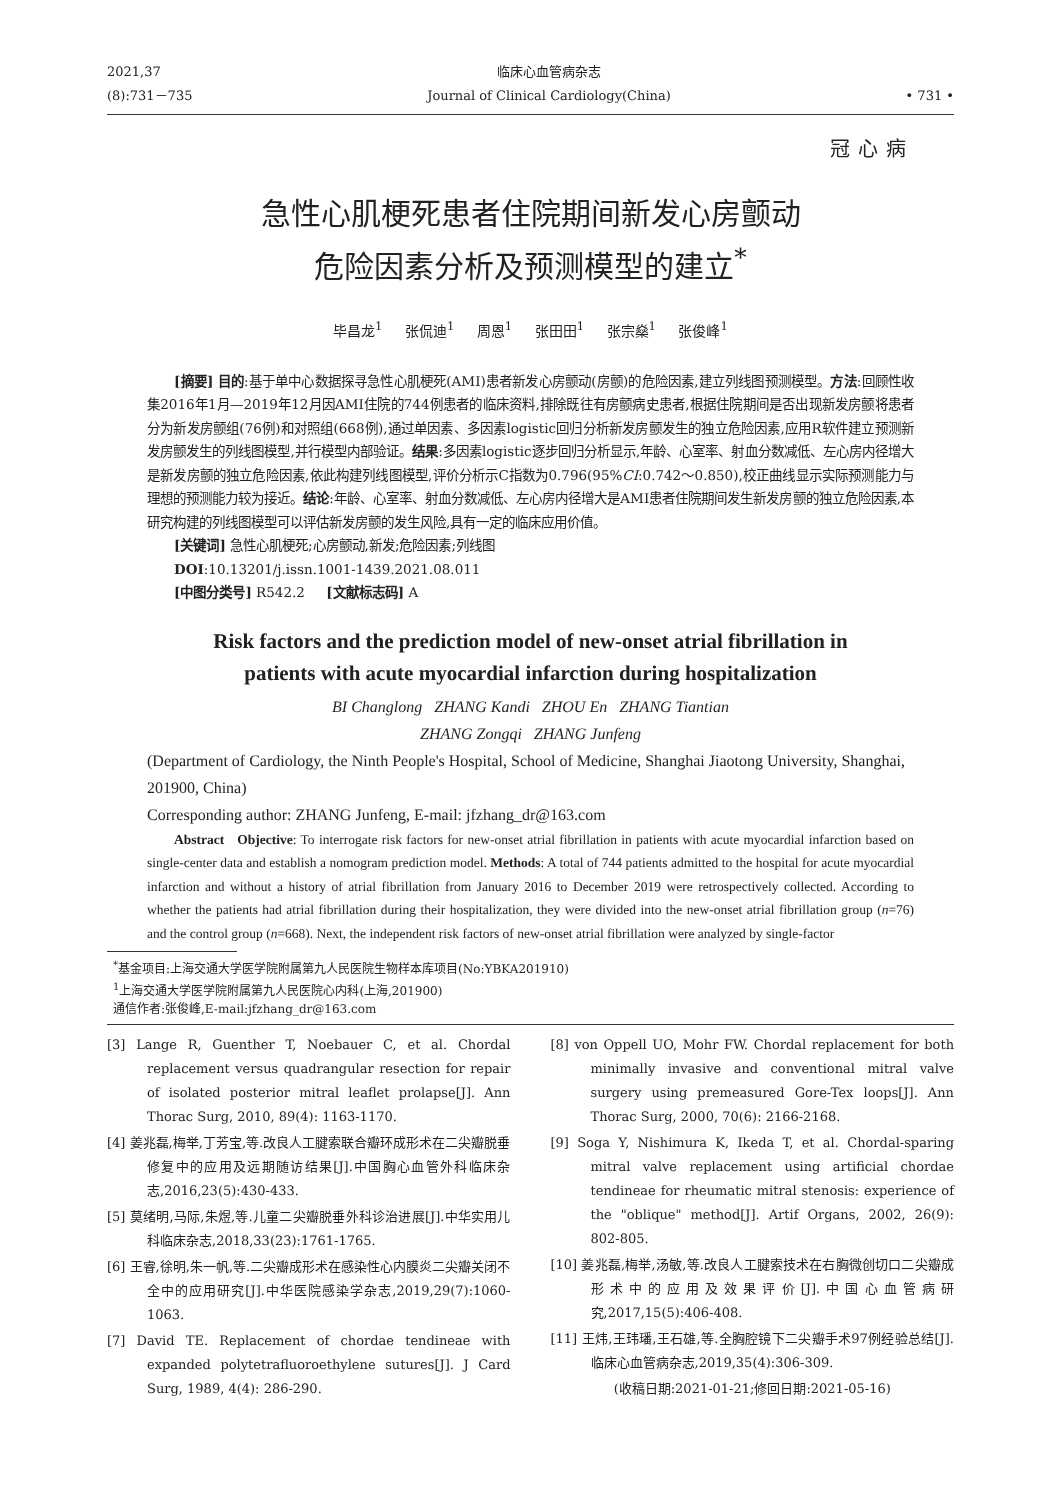2021,37
(8):731－735
临床心血管病杂志
Journal of Clinical Cardiology(China)
• 731 •
冠心病
急性心肌梗死患者住院期间新发心房颤动
危险因素分析及预测模型的建立<sup>*</sup>
毕昌龙<sup>1</sup> 张侃迪<sup>1</sup> 周恩<sup>1</sup> 张田田<sup>1</sup> 张宗燊<sup>1</sup> 张俊峰<sup>1</sup>
[摘要] 目的:基于单中心数据探寻急性心肌梗死(AMI)患者新发心房颤动(房颤)的危险因素,建立列线图预测模型。方法:回顾性收集2016年1月—2019年12月因AMI住院的744例患者的临床资料,排除既往有房颤病史患者,根据住院期间是否出现新发房颤将患者分为新发房颤组(76例)和对照组(668例),通过单因素、多因素logistic回归分析新发房颤发生的独立危险因素,应用R软件建立预测新发房颤发生的列线图模型,并行模型内部验证。结果:多因素logistic逐步回归分析显示,年龄、心室率、射血分数减低、左心房内径增大是新发房颤的独立危险因素,依此构建列线图模型,评价分析示C指数为0.796(95%CI:0.742～0.850),校正曲线显示实际预测能力与理想的预测能力较为接近。结论:年龄、心室率、射血分数减低、左心房内径增大是AMI患者住院期间发生新发房颤的独立危险因素,本研究构建的列线图模型可以评估新发房颤的发生风险,具有一定的临床应用价值。
[关键词] 急性心肌梗死;心房颤动,新发;危险因素;列线图
DOI:10.13201/j.issn.1001-1439.2021.08.011
[中图分类号] R542.2 [文献标志码] A
Risk factors and the prediction model of new-onset atrial fibrillation in
patients with acute myocardial infarction during hospitalization
BI Changlong ZHANG Kandi ZHOU En ZHANG Tiantian
ZHANG Zongqi ZHANG Junfeng
(Department of Cardiology, the Ninth People's Hospital, School of Medicine, Shanghai Jiaotong University, Shanghai, 201900, China)
Corresponding author: ZHANG Junfeng, E-mail: jfzhang_dr@163.com
Abstract Objective: To interrogate risk factors for new-onset atrial fibrillation in patients with acute myocardial infarction based on single-center data and establish a nomogram prediction model. Methods: A total of 744 patients admitted to the hospital for acute myocardial infarction and without a history of atrial fibrillation from January 2016 to December 2019 were retrospectively collected. According to whether the patients had atrial fibrillation during their hospitalization, they were divided into the new-onset atrial fibrillation group (n=76) and the control group (n=668). Next, the independent risk factors of new-onset atrial fibrillation were analyzed by single-factor
<sup>*</sup> 基金项目:上海交通大学医学院附属第九人民医院生物样本库项目(No:YBKA201910)
<sup>1</sup> 上海交通大学医学院附属第九人民医院心内科(上海,201900)
通信作者:张俊峰,E-mail:jfzhang_dr@163.com
[3] Lange R, Guenther T, Noebauer C, et al. Chordal replacement versus quadrangular resection for repair of isolated posterior mitral leaflet prolapse[J]. Ann Thorac Surg, 2010, 89(4): 1163-1170.
[4] 姜兆磊,梅举,丁芳宝,等.改良人工腱索联合瓣环成形术在二尖瓣脱垂修复中的应用及远期随访结果[J].中国胸心血管外科临床杂志,2016,23(5):430-433.
[5] 莫绪明,马际,朱煜,等.儿童二尖瓣脱垂外科诊治进展[J].中华实用儿科临床杂志,2018,33(23):1761-1765.
[6] 王睿,徐明,朱一帆,等.二尖瓣成形术在感染性心内膜炎二尖瓣关闭不全中的应用研究[J].中华医院感染学杂志,2019,29(7):1060-1063.
[7] David TE. Replacement of chordae tendineae with expanded polytetrafluoroethylene sutures[J]. J Card Surg, 1989, 4(4): 286-290.
[8] von Oppell UO, Mohr FW. Chordal replacement for both minimally invasive and conventional mitral valve surgery using premeasured Gore-Tex loops[J]. Ann Thorac Surg, 2000, 70(6): 2166-2168.
[9] Soga Y, Nishimura K, Ikeda T, et al. Chordal-sparing mitral valve replacement using artificial chordae tendineae for rheumatic mitral stenosis: experience of the "oblique" method[J]. Artif Organs, 2002, 26(9): 802-805.
[10] 姜兆磊,梅举,汤敏,等.改良人工腱索技术在右胸微创切口二尖瓣成形术中的应用及效果评价[J].中国心血管病研究,2017,15(5):406-408.
[11] 王炜,王玮璠,王石雄,等.全胸腔镜下二尖瓣手术97例经验总结[J].临床心血管病杂志,2019,35(4):306-309.
(收稿日期:2021-01-21;修回日期:2021-05-16)